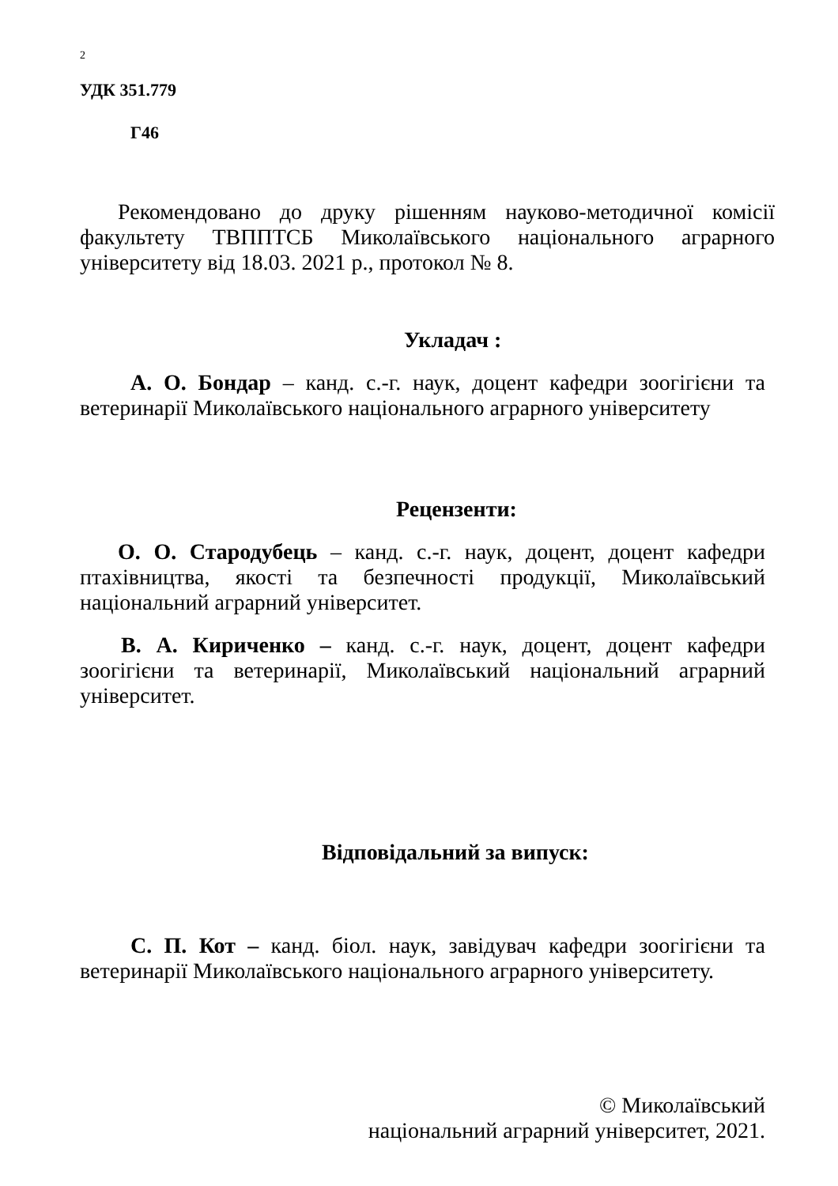2
УДК 351.779
Г46
Рекомендовано до друку рішенням науково-методичної комісії факультету ТВППТСБ Миколаївського національного аграрного університету від 18.03. 2021 р., протокол № 8.
Укладач :
А. О. Бондар – канд. с.-г. наук, доцент кафедри зоогігієни та ветеринарії Миколаївського національного аграрного університету
Рецензенти:
О. О. Стародубець – канд. с.-г. наук, доцент, доцент кафедри птахівництва, якості та безпечності продукції, Миколаївський національний аграрний університет.
В. А. Кириченко – канд. с.-г. наук, доцент, доцент кафедри зоогігієни та ветеринарії, Миколаївський національний аграрний університет.
Відповідальний за випуск:
С. П. Кот – канд. біол. наук, завідувач кафедри зоогігієни та ветеринарії Миколаївського національного аграрного університету.
© Миколаївський
національний аграрний університет, 2021.